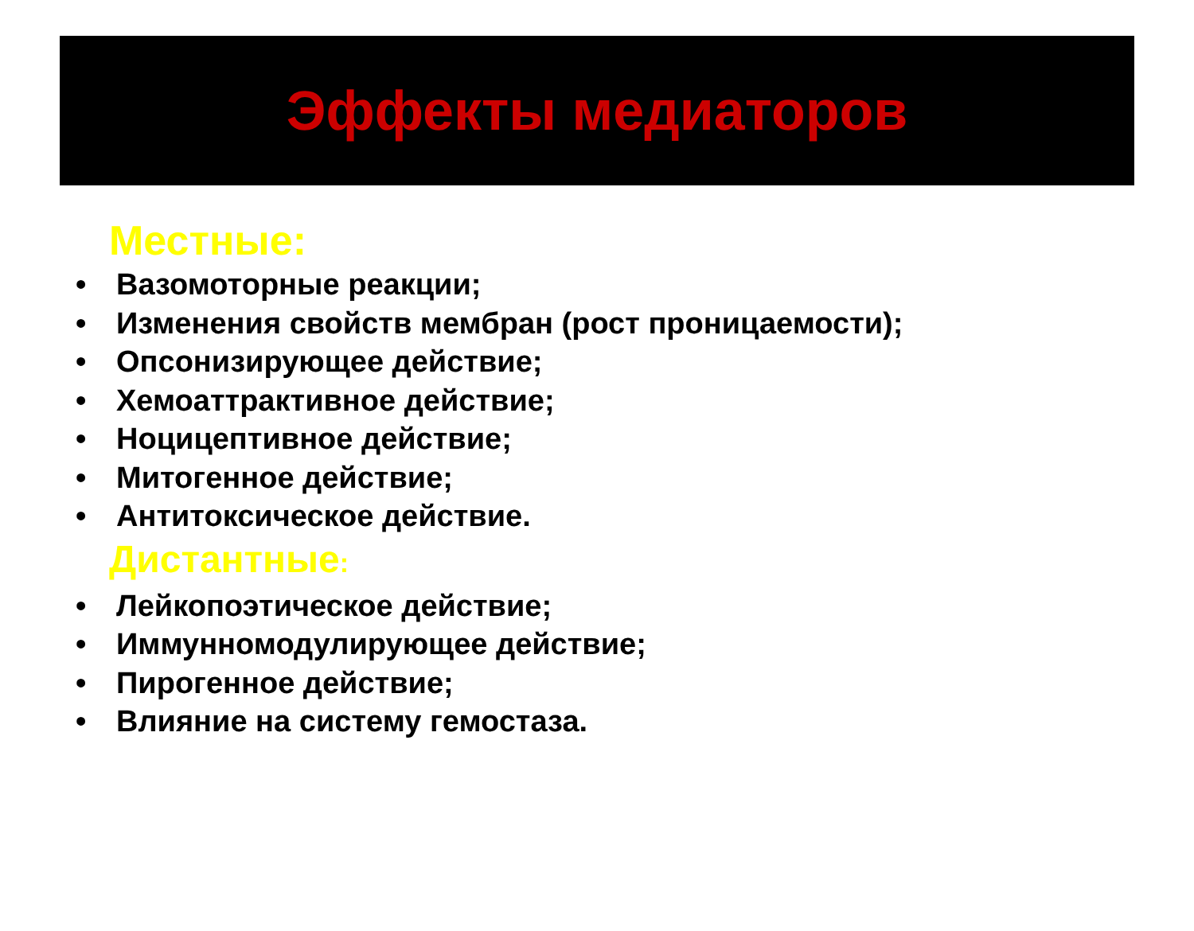Эффекты медиаторов
Местные:
• Вазомоторные реакции;
• Изменения свойств мембран (рост проницаемости);
• Опсонизирующее действие;
• Хемоаттрактивное действие;
• Ноцицептивное действие;
• Митогенное действие;
• Антитоксическое действие.
Дистантные:
• Лейкопоэтическое действие;
• Иммунномодулирующее действие;
• Пирогенное действие;
• Влияние на систему гемостаза.